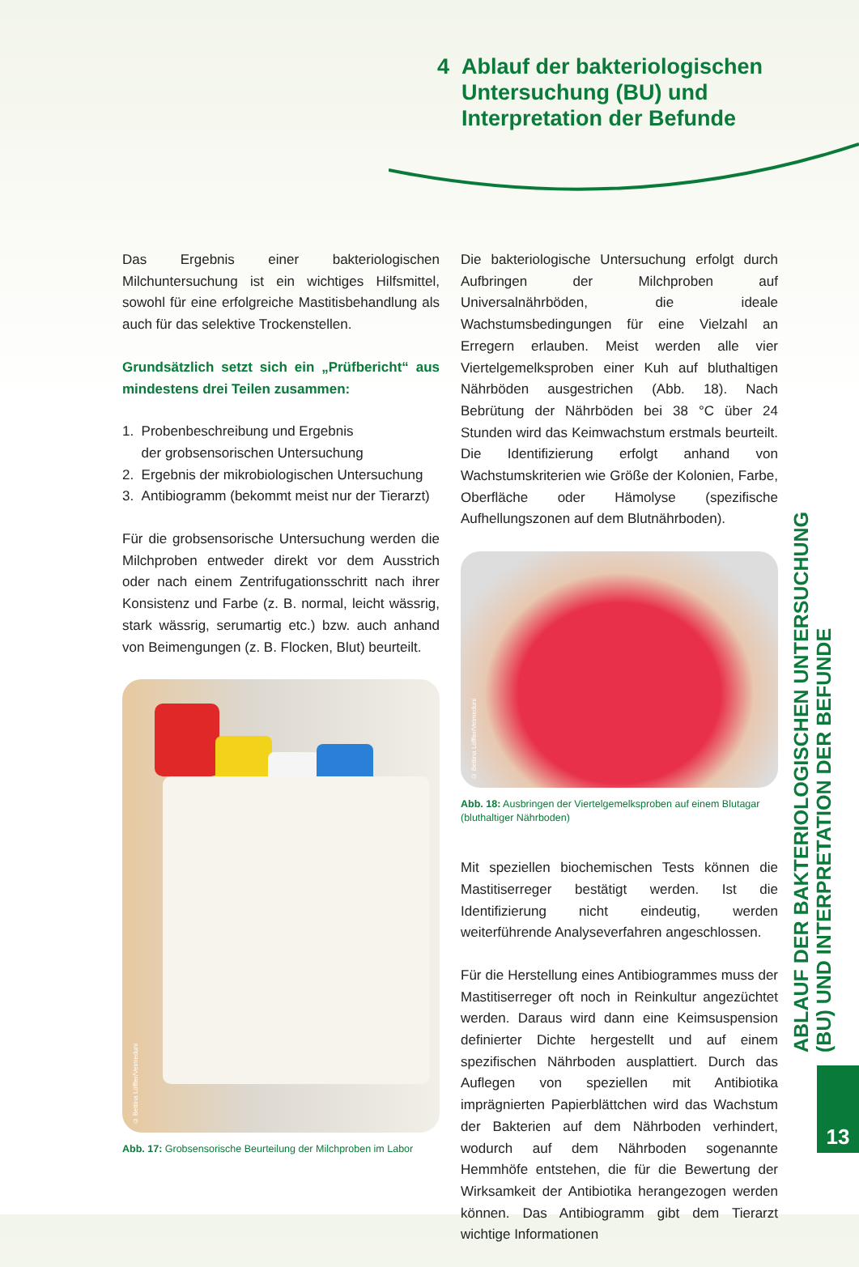4 Ablauf der bakteriologischen Untersuchung (BU) und Interpretation der Befunde
Das Ergebnis einer bakteriologischen Milchuntersuchung ist ein wichtiges Hilfsmittel, sowohl für eine erfolgreiche Mastitisbehandlung als auch für das selektive Trockenstellen.
Grundsätzlich setzt sich ein „Prüfbericht“ aus mindestens drei Teilen zusammen:
1. Probenbeschreibung und Ergebnis
der grobsensorischen Untersuchung
2. Ergebnis der mikrobiologischen Untersuchung
3. Antibiogramm (bekommt meist nur der Tierarzt)
Für die grobsensorische Untersuchung werden die Milchproben entweder direkt vor dem Ausstrich oder nach einem Zentrifugationsschritt nach ihrer Konsistenz und Farbe (z. B. normal, leicht wässrig, stark wässrig, serumartig etc.) bzw. auch anhand von Beimengungen (z. B. Flocken, Blut) beurteilt.
© Bettina Löffler/Vetmeduni
Abb. 17: Grobsensorische Beurteilung der Milchproben im Labor
Die bakteriologische Untersuchung erfolgt durch Aufbringen der Milchproben auf Universalnährböden, die ideale Wachstumsbedingungen für eine Vielzahl an Erregern erlauben. Meist werden alle vier Viertelgemelksproben einer Kuh auf bluthaltigen Nährböden ausgestrichen (Abb. 18). Nach Bebrütung der Nährböden bei 38 °C über 24 Stunden wird das Keimwachstum erstmals beurteilt. Die Identifizierung erfolgt anhand von Wachstumskriterien wie Größe der Kolonien, Farbe, Oberfläche oder Hämolyse (spezifische Aufhellungszonen auf dem Blutnährboden).
© Bettina Löffler/Vetmeduni
Abb. 18: Ausbringen der Viertelgemelksproben auf einem Blutagar (bluthaltiger Nährboden)
Mit speziellen biochemischen Tests können die Mastitiserreger bestätigt werden. Ist die Identifizierung nicht eindeutig, werden weiterführende Analyseverfahren angeschlossen.
Für die Herstellung eines Antibiogrammes muss der Mastitiserreger oft noch in Reinkultur angezüchtet werden. Daraus wird dann eine Keimsuspension definierter Dichte hergestellt und auf einem spezifischen Nährboden ausplattiert. Durch das Auflegen von speziellen mit Antibiotika imprägnierten Papierblättchen wird das Wachstum der Bakterien auf dem Nährboden verhindert, wodurch auf dem Nährboden sogenannte Hemmhöfe entstehen, die für die Bewertung der Wirksamkeit der Antibiotika herangezogen werden können. Das Antibiogramm gibt dem Tierarzt wichtige Informationen
ABLAUF DER BAKTERIOLOGISCHEN UNTERSUCHUNG (BU) UND INTERPRETATION DER BEFUNDE
13